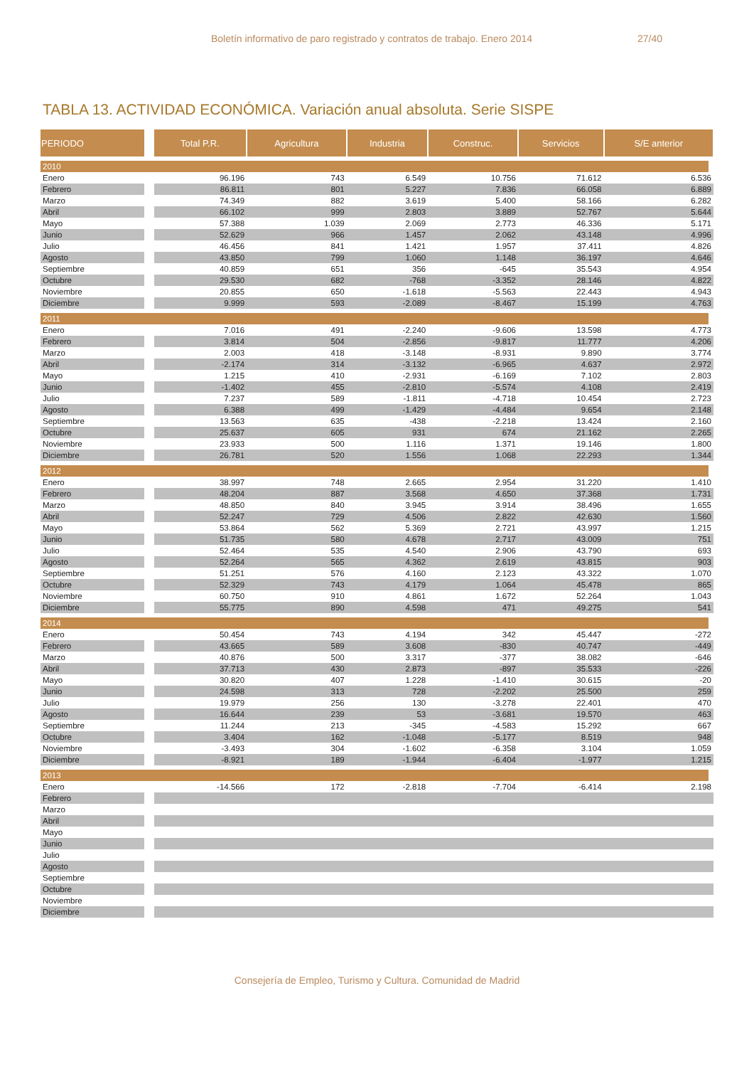Boletín informativo de paro registrado y contratos de trabajo. Enero 2014 27/40
TABLA 13. ACTIVIDAD ECONÓMICA. Variación anual absoluta. Serie SISPE
| PERIODO | Total P.R. | Agricultura | Industria | Construc. | Servicios | S/E anterior |
| --- | --- | --- | --- | --- | --- | --- |
| 2010 | | | | | | |
| Enero | 96.196 | 743 | 6.549 | 10.756 | 71.612 | 6.536 |
| Febrero | 86.811 | 801 | 5.227 | 7.836 | 66.058 | 6.889 |
| Marzo | 74.349 | 882 | 3.619 | 5.400 | 58.166 | 6.282 |
| Abril | 66.102 | 999 | 2.803 | 3.889 | 52.767 | 5.644 |
| Mayo | 57.388 | 1.039 | 2.069 | 2.773 | 46.336 | 5.171 |
| Junio | 52.629 | 966 | 1.457 | 2.062 | 43.148 | 4.996 |
| Julio | 46.456 | 841 | 1.421 | 1.957 | 37.411 | 4.826 |
| Agosto | 43.850 | 799 | 1.060 | 1.148 | 36.197 | 4.646 |
| Septiembre | 40.859 | 651 | 356 | -645 | 35.543 | 4.954 |
| Octubre | 29.530 | 682 | -768 | -3.352 | 28.146 | 4.822 |
| Noviembre | 20.855 | 650 | -1.618 | -5.563 | 22.443 | 4.943 |
| Diciembre | 9.999 | 593 | -2.089 | -8.467 | 15.199 | 4.763 |
| 2011 | | | | | | |
| Enero | 7.016 | 491 | -2.240 | -9.606 | 13.598 | 4.773 |
| Febrero | 3.814 | 504 | -2.856 | -9.817 | 11.777 | 4.206 |
| Marzo | 2.003 | 418 | -3.148 | -8.931 | 9.890 | 3.774 |
| Abril | -2.174 | 314 | -3.132 | -6.965 | 4.637 | 2.972 |
| Mayo | 1.215 | 410 | -2.931 | -6.169 | 7.102 | 2.803 |
| Junio | -1.402 | 455 | -2.810 | -5.574 | 4.108 | 2.419 |
| Julio | 7.237 | 589 | -1.811 | -4.718 | 10.454 | 2.723 |
| Agosto | 6.388 | 499 | -1.429 | -4.484 | 9.654 | 2.148 |
| Septiembre | 13.563 | 635 | -438 | -2.218 | 13.424 | 2.160 |
| Octubre | 25.637 | 605 | 931 | 674 | 21.162 | 2.265 |
| Noviembre | 23.933 | 500 | 1.116 | 1.371 | 19.146 | 1.800 |
| Diciembre | 26.781 | 520 | 1.556 | 1.068 | 22.293 | 1.344 |
| 2012 | | | | | | |
| Enero | 38.997 | 748 | 2.665 | 2.954 | 31.220 | 1.410 |
| Febrero | 48.204 | 887 | 3.568 | 4.650 | 37.368 | 1.731 |
| Marzo | 48.850 | 840 | 3.945 | 3.914 | 38.496 | 1.655 |
| Abril | 52.247 | 729 | 4.506 | 2.822 | 42.630 | 1.560 |
| Mayo | 53.864 | 562 | 5.369 | 2.721 | 43.997 | 1.215 |
| Junio | 51.735 | 580 | 4.678 | 2.717 | 43.009 | 751 |
| Julio | 52.464 | 535 | 4.540 | 2.906 | 43.790 | 693 |
| Agosto | 52.264 | 565 | 4.362 | 2.619 | 43.815 | 903 |
| Septiembre | 51.251 | 576 | 4.160 | 2.123 | 43.322 | 1.070 |
| Octubre | 52.329 | 743 | 4.179 | 1.064 | 45.478 | 865 |
| Noviembre | 60.750 | 910 | 4.861 | 1.672 | 52.264 | 1.043 |
| Diciembre | 55.775 | 890 | 4.598 | 471 | 49.275 | 541 |
| 2014 | | | | | | |
| Enero | 50.454 | 743 | 4.194 | 342 | 45.447 | -272 |
| Febrero | 43.665 | 589 | 3.608 | -830 | 40.747 | -449 |
| Marzo | 40.876 | 500 | 3.317 | -377 | 38.082 | -646 |
| Abril | 37.713 | 430 | 2.873 | -897 | 35.533 | -226 |
| Mayo | 30.820 | 407 | 1.228 | -1.410 | 30.615 | -20 |
| Junio | 24.598 | 313 | 728 | -2.202 | 25.500 | 259 |
| Julio | 19.979 | 256 | 130 | -3.278 | 22.401 | 470 |
| Agosto | 16.644 | 239 | 53 | -3.681 | 19.570 | 463 |
| Septiembre | 11.244 | 213 | -345 | -4.583 | 15.292 | 667 |
| Octubre | 3.404 | 162 | -1.048 | -5.177 | 8.519 | 948 |
| Noviembre | -3.493 | 304 | -1.602 | -6.358 | 3.104 | 1.059 |
| Diciembre | -8.921 | 189 | -1.944 | -6.404 | -1.977 | 1.215 |
| 2013 | | | | | | |
| Enero | -14.566 | 172 | -2.818 | -7.704 | -6.414 | 2.198 |
| Febrero | | | | | | |
| Marzo | | | | | | |
| Abril | | | | | | |
| Mayo | | | | | | |
| Junio | | | | | | |
| Julio | | | | | | |
| Agosto | | | | | | |
| Septiembre | | | | | | |
| Octubre | | | | | | |
| Noviembre | | | | | | |
| Diciembre | | | | | | |
Consejería de Empleo, Turismo y Cultura. Comunidad de Madrid